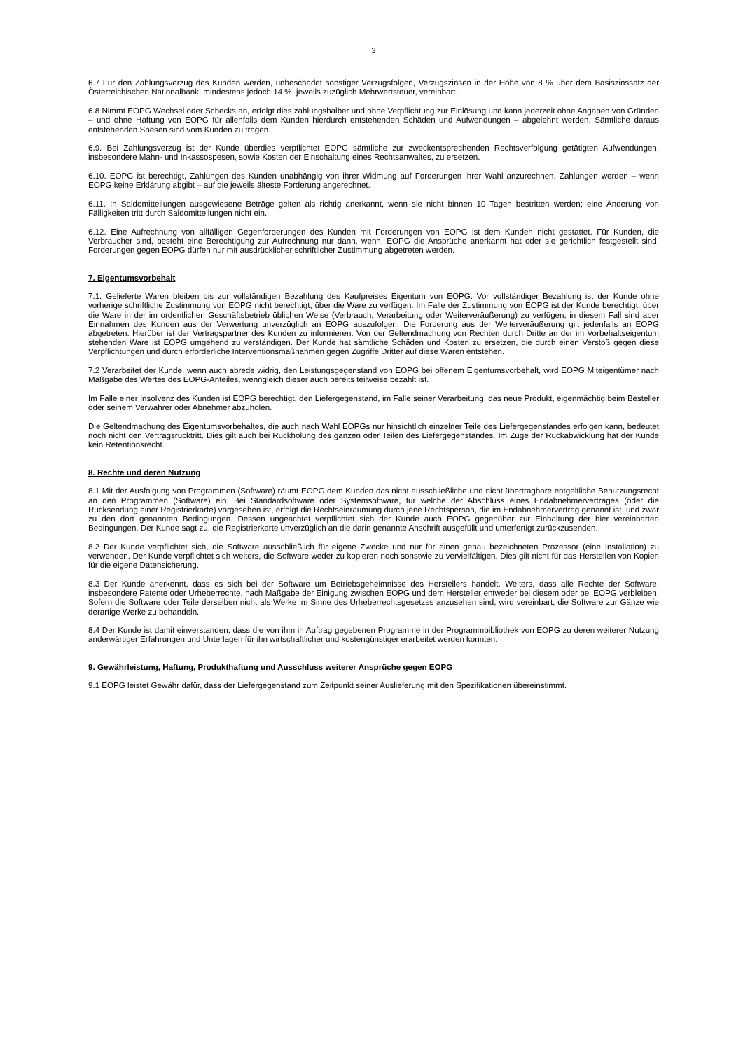3
6.7 Für den Zahlungsverzug des Kunden werden, unbeschadet sonstiger Verzugsfolgen, Verzugszinsen in der Höhe von 8 % über dem Basiszinssatz der Österreichischen Nationalbank, mindestens jedoch 14 %, jeweils zuzüglich Mehrwertsteuer, vereinbart.
6.8 Nimmt EOPG Wechsel oder Schecks an, erfolgt dies zahlungshalber und ohne Verpflichtung zur Einlösung und kann jederzeit ohne Angaben von Gründen – und ohne Haftung von EOPG für allenfalls dem Kunden hierdurch entstehenden Schäden und Aufwendungen – abgelehnt werden. Sämtliche daraus entstehenden Spesen sind vom Kunden zu tragen.
6.9. Bei Zahlungsverzug ist der Kunde überdies verpflichtet EOPG sämtliche zur zweckentsprechenden Rechtsverfolgung getätigten Aufwendungen, insbesondere Mahn- und Inkassospesen, sowie Kosten der Einschaltung eines Rechtsanwaltes, zu ersetzen.
6.10. EOPG ist berechtigt, Zahlungen des Kunden unabhängig von ihrer Widmung auf Forderungen ihrer Wahl anzurechnen. Zahlungen werden – wenn EOPG keine Erklärung abgibt – auf die jeweils älteste Forderung angerechnet.
6.11. In Saldomitteilungen ausgewiesene Beträge gelten als richtig anerkannt, wenn sie nicht binnen 10 Tagen bestritten werden; eine Änderung von Fälligkeiten tritt durch Saldomitteilungen nicht ein.
6.12. Eine Aufrechnung von allfälligen Gegenforderungen des Kunden mit Forderungen von EOPG ist dem Kunden nicht gestattet. Für Kunden, die Verbraucher sind, besteht eine Berechtigung zur Aufrechnung nur dann, wenn, EOPG die Ansprüche anerkannt hat oder sie gerichtlich festgestellt sind. Forderungen gegen EOPG dürfen nur mit ausdrücklicher schriftlicher Zustimmung abgetreten werden.
7. Eigentumsvorbehalt
7.1. Gelieferte Waren bleiben bis zur vollständigen Bezahlung des Kaufpreises Eigentum von EOPG. Vor vollständiger Bezahlung ist der Kunde ohne vorherige schriftliche Zustimmung von EOPG nicht berechtigt, über die Ware zu verfügen. Im Falle der Zustimmung von EOPG ist der Kunde berechtigt, über die Ware in der im ordentlichen Geschäftsbetrieb üblichen Weise (Verbrauch, Verarbeitung oder Weiterveräußerung) zu verfügen; in diesem Fall sind aber Einnahmen des Kunden aus der Verwertung unverzüglich an EOPG auszufolgen. Die Forderung aus der Weiterveräußerung gilt jedenfalls an EOPG abgetreten. Hierüber ist der Vertragspartner des Kunden zu informieren. Von der Geltendmachung von Rechten durch Dritte an der im Vorbehaltseigentum stehenden Ware ist EOPG umgehend zu verständigen. Der Kunde hat sämtliche Schäden und Kosten zu ersetzen, die durch einen Verstoß gegen diese Verpflichtungen und durch erforderliche Interventionsmaßnahmen gegen Zugriffe Dritter auf diese Waren entstehen.
7.2 Verarbeitet der Kunde, wenn auch abrede widrig, den Leistungsgegenstand von EOPG bei offenem Eigentumsvorbehalt, wird EOPG Miteigentümer nach Maßgabe des Wertes des EOPG-Anteiles, wenngleich dieser auch bereits teilweise bezahlt ist.
Im Falle einer Insolvenz des Kunden ist EOPG berechtigt, den Liefergegenstand, im Falle seiner Verarbeitung, das neue Produkt, eigenmächtig beim Besteller oder seinem Verwahrer oder Abnehmer abzuholen.
Die Geltendmachung des Eigentumsvorbehaltes, die auch nach Wahl EOPGs nur hinsichtlich einzelner Teile des Liefergegenstandes erfolgen kann, bedeutet noch nicht den Vertragsrücktritt. Dies gilt auch bei Rückholung des ganzen oder Teilen des Liefergegenstandes. Im Zuge der Rückabwicklung hat der Kunde kein Retentionsrecht.
8. Rechte und deren Nutzung
8.1 Mit der Ausfolgung von Programmen (Software) räumt EOPG dem Kunden das nicht ausschließliche und nicht übertragbare entgeltliche Benutzungsrecht an den Programmen (Software) ein. Bei Standardsoftware oder Systemsoftware, für welche der Abschluss eines Endabnehmervertrages (oder die Rücksendung einer Registrierkarte) vorgesehen ist, erfolgt die Rechtseinräumung durch jene Rechtsperson, die im Endabnehmervertrag genannt ist, und zwar zu den dort genannten Bedingungen. Dessen ungeachtet verpflichtet sich der Kunde auch EOPG gegenüber zur Einhaltung der hier vereinbarten Bedingungen. Der Kunde sagt zu, die Registrierkarte unverzüglich an die darin genannte Anschrift ausgefüllt und unterfertigt zurückzusenden.
8.2 Der Kunde verpflichtet sich, die Software ausschließlich für eigene Zwecke und nur für einen genau bezeichneten Prozessor (eine Installation) zu verwenden. Der Kunde verpflichtet sich weiters, die Software weder zu kopieren noch sonstwie zu vervielfältigen. Dies gilt nicht für das Herstellen von Kopien für die eigene Datensicherung.
8.3 Der Kunde anerkennt, dass es sich bei der Software um Betriebsgeheimnisse des Herstellers handelt. Weiters, dass alle Rechte der Software, insbesondere Patente oder Urheberrechte, nach Maßgabe der Einigung zwischen EOPG und dem Hersteller entweder bei diesem oder bei EOPG verbleiben. Sofern die Software oder Teile derselben nicht als Werke im Sinne des Urheberrechtsgesetzes anzusehen sind, wird vereinbart, die Software zur Gänze wie derartige Werke zu behandeln.
8.4 Der Kunde ist damit einverstanden, dass die von ihm in Auftrag gegebenen Programme in der Programmbibliothek von EOPG zu deren weiterer Nutzung anderwärtiger Erfahrungen und Unterlagen für ihn wirtschaftlicher und kostengünstiger erarbeitet werden konnten.
9. Gewährleistung, Haftung, Produkthaftung und Ausschluss weiterer Ansprüche gegen EOPG
9.1 EOPG leistet Gewähr dafür, dass der Liefergegenstand zum Zeitpunkt seiner Auslieferung mit den Spezifikationen übereinstimmt.